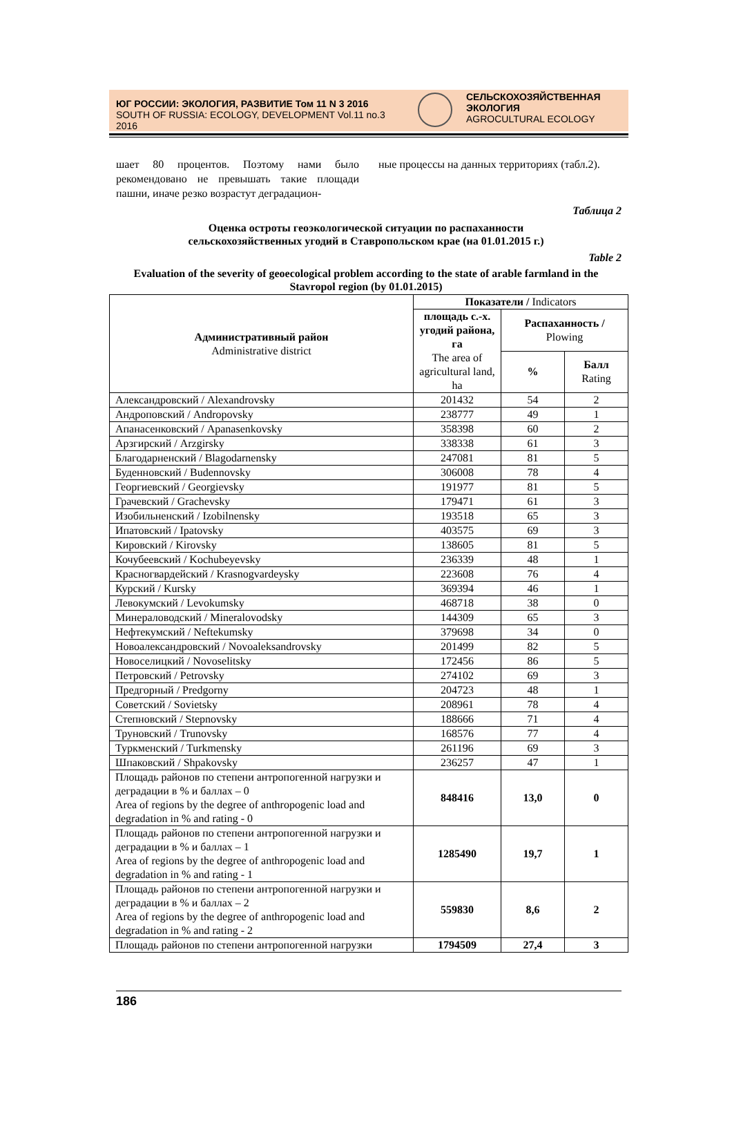ЮГ РОССИИ: ЭКОЛОГИЯ, РАЗВИТИЕ Том 11 N 3 2016
SOUTH OF RUSSIA: ECOLOGY, DEVELOPMENT Vol.11 no.3 2016
СЕЛЬСКОХОЗЯЙСТВЕННАЯ ЭКОЛОГИЯ
AGROCULTURAL ECOLOGY
шает 80 процентов. Поэтому нами было рекомендовано не превышать такие площади пашни, иначе резко возрастут деградацион-
ные процессы на данных территориях (табл.2).
Таблица 2
Оценка остроты геоэкологической ситуации по распаханности
сельскохозяйственных угодий в Ставропольском крае (на 01.01.2015 г.)
Table 2
Evaluation of the severity of geoecological problem according to the state of arable farmland in the Stavropol region (by 01.01.2015)
| Административный район Administrative district | Показатели / Indicators | | |
| --- | --- | --- | --- |
| | площадь с.-х. угодий района, га The area of agricultural land, ha | Распаханность / Plowing | |
| | | % | Балл Rating |
| Александровский / Alexandrovsky | 201432 | 54 | 2 |
| Андроповский / Andropovsky | 238777 | 49 | 1 |
| Апанасенковский / Apanasenkovsky | 358398 | 60 | 2 |
| Арзгирский / Arzgirsky | 338338 | 61 | 3 |
| Благодарненский / Blagodarnensky | 247081 | 81 | 5 |
| Буденновский / Budennovsky | 306008 | 78 | 4 |
| Георгиевский / Georgievsky | 191977 | 81 | 5 |
| Грачевский / Grachevsky | 179471 | 61 | 3 |
| Изобильненский / Izobilnensky | 193518 | 65 | 3 |
| Ипатовский / Ipatovsky | 403575 | 69 | 3 |
| Кировский / Kirovsky | 138605 | 81 | 5 |
| Кочубеевский / Kochubeyevsky | 236339 | 48 | 1 |
| Красногвардейский / Krasnogvardeysky | 223608 | 76 | 4 |
| Курский / Kursky | 369394 | 46 | 1 |
| Левокумский / Levokumsky | 468718 | 38 | 0 |
| Минераловодский / Mineralovodsky | 144309 | 65 | 3 |
| Нефтекумский / Neftekumsky | 379698 | 34 | 0 |
| Новоалександровский / Novoaleksandrovsky | 201499 | 82 | 5 |
| Новоселицкий / Novoselitsky | 172456 | 86 | 5 |
| Петровский / Petrovsky | 274102 | 69 | 3 |
| Предгорный / Predgorny | 204723 | 48 | 1 |
| Советский / Sovietsky | 208961 | 78 | 4 |
| Степновский / Stepnovsky | 188666 | 71 | 4 |
| Труновский / Trunovsky | 168576 | 77 | 4 |
| Туркменский / Turkmensky | 261196 | 69 | 3 |
| Шпаковский / Shpakovsky | 236257 | 47 | 1 |
| Площадь районов по степени антропогенной нагрузки и деградации в % и баллах – 0 Area of regions by the degree of anthropogenic load and degradation in % and rating - 0 | 848416 | 13,0 | 0 |
| Площадь районов по степени антропогенной нагрузки и деградации в % и баллах – 1 Area of regions by the degree of anthropogenic load and degradation in % and rating - 1 | 1285490 | 19,7 | 1 |
| Площадь районов по степени антропогенной нагрузки и деградации в % и баллах – 2 Area of regions by the degree of anthropogenic load and degradation in % and rating - 2 | 559830 | 8,6 | 2 |
| Площадь районов по степени антропогенной нагрузки | 1794509 | 27,4 | 3 |
186